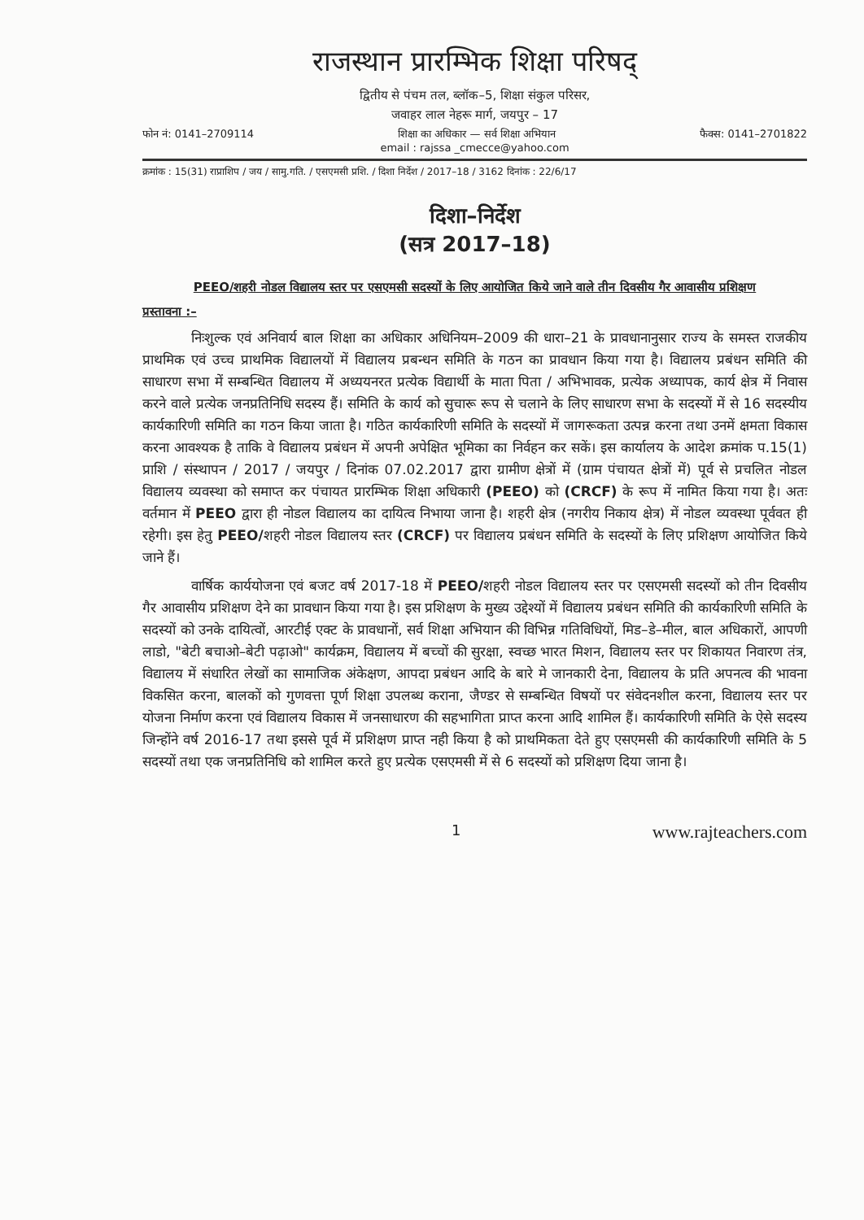राजस्थान प्रारम्भिक शिक्षा परिषद्
द्वितीय से पंचम तल, ब्लॉक–5, शिक्षा संकुल परिसर,
जवाहर लाल नेहरू मार्ग, जयपुर – 17
फोन नं: 0141–2709114 शिक्षा का अधिकार — सर्व शिक्षा अभियान फैक्स: 0141–2701822
email : rajssa _cmecce@yahoo.com
क्रमांक : 15(31) राप्राशिप / जय / सामु.गति. / एसएमसी प्रशि. / दिशा निर्देश / 2017–18 / 3162 दिनांक : 22/6/17
दिशा–निर्देश
(सत्र 2017–18)
PEEO/शहरी नोडल विद्यालय स्तर पर एसएमसी सदस्यों के लिए आयोजित किये जाने वाले तीन दिवसीय गैर आवासीय प्रशिक्षण
प्रस्तावना :–
निःशुल्क एवं अनिवार्य बाल शिक्षा का अधिकार अधिनियम–2009 की धारा–21 के प्रावधानानुसार राज्य के समस्त राजकीय प्राथमिक एवं उच्च प्राथमिक विद्यालयों में विद्यालय प्रबन्धन समिति के गठन का प्रावधान किया गया है। विद्यालय प्रबंधन समिति की साधारण सभा में सम्बन्धित विद्यालय में अध्ययनरत प्रत्येक विद्यार्थी के माता पिता / अभिभावक, प्रत्येक अध्यापक, कार्य क्षेत्र में निवास करने वाले प्रत्येक जनप्रतिनिधि सदस्य हैं। समिति के कार्य को सुचारू रूप से चलाने के लिए साधारण सभा के सदस्यों में से 16 सदस्यीय कार्यकारिणी समिति का गठन किया जाता है। गठित कार्यकारिणी समिति के सदस्यों में जागरूकता उत्पन्न करना तथा उनमें क्षमता विकास करना आवश्यक है ताकि वे विद्यालय प्रबंधन में अपनी अपेक्षित भूमिका का निर्वहन कर सकें। इस कार्यालय के आदेश क्रमांक प.15(1) प्राशि / संस्थापन / 2017 / जयपुर / दिनांक 07.02.2017 द्वारा ग्रामीण क्षेत्रों में (ग्राम पंचायत क्षेत्रों में) पूर्व से प्रचलित नोडल विद्यालय व्यवस्था को समाप्त कर पंचायत प्रारम्भिक शिक्षा अधिकारी (PEEO) को (CRCF) के रूप में नामित किया गया है। अतः वर्तमान में PEEO द्वारा ही नोडल विद्यालय का दायित्व निभाया जाना है। शहरी क्षेत्र (नगरीय निकाय क्षेत्र) में नोडल व्यवस्था पूर्ववत ही रहेगी। इस हेतु PEEO/शहरी नोडल विद्यालय स्तर (CRCF) पर विद्यालय प्रबंधन समिति के सदस्यों के लिए प्रशिक्षण आयोजित किये जाने हैं।
वार्षिक कार्ययोजना एवं बजट वर्ष 2017-18 में PEEO/शहरी नोडल विद्यालय स्तर पर एसएमसी सदस्यों को तीन दिवसीय गैर आवासीय प्रशिक्षण देने का प्रावधान किया गया है। इस प्रशिक्षण के मुख्य उद्देश्यों में विद्यालय प्रबंधन समिति की कार्यकारिणी समिति के सदस्यों को उनके दायित्वों, आरटीई एक्ट के प्रावधानों, सर्व शिक्षा अभियान की विभिन्न गतिविधियों, मिड–डे–मील, बाल अधिकारों, आपणी लाडो, "बेटी बचाओ–बेटी पढ़ाओ" कार्यक्रम, विद्यालय में बच्चों की सुरक्षा, स्वच्छ भारत मिशन, विद्यालय स्तर पर शिकायत निवारण तंत्र, विद्यालय में संधारित लेखों का सामाजिक अंकेक्षण, आपदा प्रबंधन आदि के बारे मे जानकारी देना, विद्यालय के प्रति अपनत्व की भावना विकसित करना, बालकों को गुणवत्ता पूर्ण शिक्षा उपलब्ध कराना, जैण्डर से सम्बन्धित विषयों पर संवेदनशील करना, विद्यालय स्तर पर योजना निर्माण करना एवं विद्यालय विकास में जनसाधारण की सहभागिता प्राप्त करना आदि शामिल हैं। कार्यकारिणी समिति के ऐसे सदस्य जिन्होंने वर्ष 2016-17 तथा इससे पूर्व में प्रशिक्षण प्राप्त नही किया है को प्राथमिकता देते हुए एसएमसी की कार्यकारिणी समिति के 5 सदस्यों तथा एक जनप्रतिनिधि को शामिल करते हुए प्रत्येक एसएमसी में से 6 सदस्यों को प्रशिक्षण दिया जाना है।
1 www.rajteachers.com